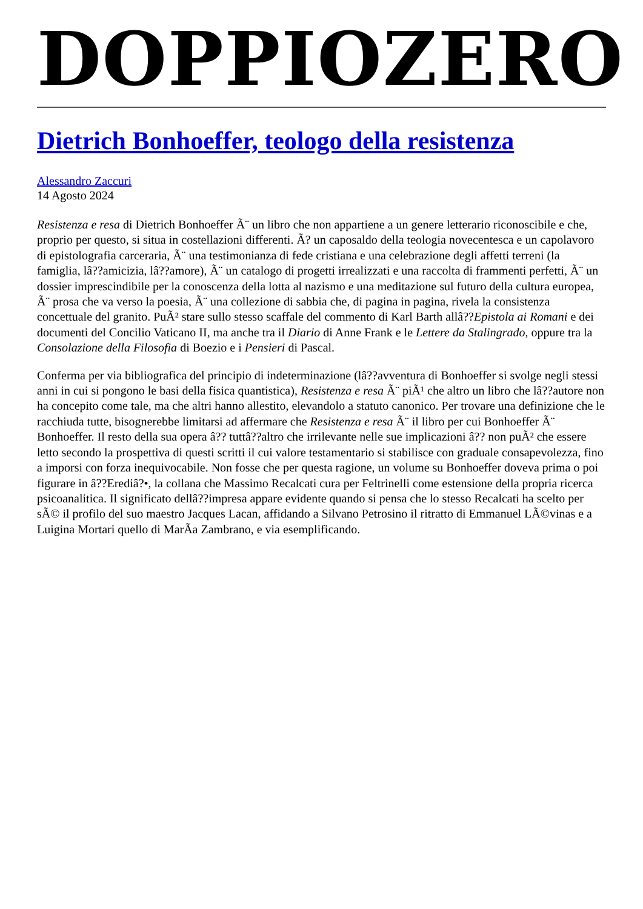DOPPIOZERO
Dietrich Bonhoeffer, teologo della resistenza
Alessandro Zaccuri
14 Agosto 2024
Resistenza e resa di Dietrich Bonhoeffer Ã¨ un libro che non appartiene a un genere letterario riconoscibile e che, proprio per questo, si situa in costellazioni differenti. Ã? un caposaldo della teologia novecentesca e un capolavoro di epistolografia carceraria, Ã¨ una testimonianza di fede cristiana e una celebrazione degli affetti terreni (la famiglia, lâ??amicizia, lâ??amore), Ã¨ un catalogo di progetti irrealizzati e una raccolta di frammenti perfetti, Ã¨ un dossier imprescindibile per la conoscenza della lotta al nazismo e una meditazione sul futuro della cultura europea, Ã¨ prosa che va verso la poesia, Ã¨ una collezione di sabbia che, di pagina in pagina, rivela la consistenza concettuale del granito. PuÃ² stare sullo stesso scaffale del commento di Karl Barth allâ??Epistola ai Romani e dei documenti del Concilio Vaticano II, ma anche tra il Diario di Anne Frank e le Lettere da Stalingrado, oppure tra la Consolazione della Filosofia di Boezio e i Pensieri di Pascal.
Conferma per via bibliografica del principio di indeterminazione (lâ??avventura di Bonhoeffer si svolge negli stessi anni in cui si pongono le basi della fisica quantistica), Resistenza e resa Ã¨ piÃ¹ che altro un libro che lâ??autore non ha concepito come tale, ma che altri hanno allestito, elevandolo a statuto canonico. Per trovare una definizione che le racchiuda tutte, bisognerebbe limitarsi ad affermare che Resistenza e resa Ã¨ il libro per cui Bonhoeffer Ã¨ Bonhoeffer. Il resto della sua opera â?? tuttâ??altro che irrilevante nelle sue implicazioni â?? non puÃ² che essere letto secondo la prospettiva di questi scritti il cui valore testamentario si stabilisce con graduale consapevolezza, fino a imporsi con forza inequivocabile. Non fosse che per questa ragione, un volume su Bonhoeffer doveva prima o poi figurare in â??Erediâ?•, la collana che Massimo Recalcati cura per Feltrinelli come estensione della propria ricerca psicoanalitica. Il significato dellâ??impresa appare evidente quando si pensa che lo stesso Recalcati ha scelto per sÃ© il profilo del suo maestro Jacques Lacan, affidando a Silvano Petrosino il ritratto di Emmanuel LÃ©vinas e a Luigina Mortari quello di MarÃa Zambrano, e via esemplificando.